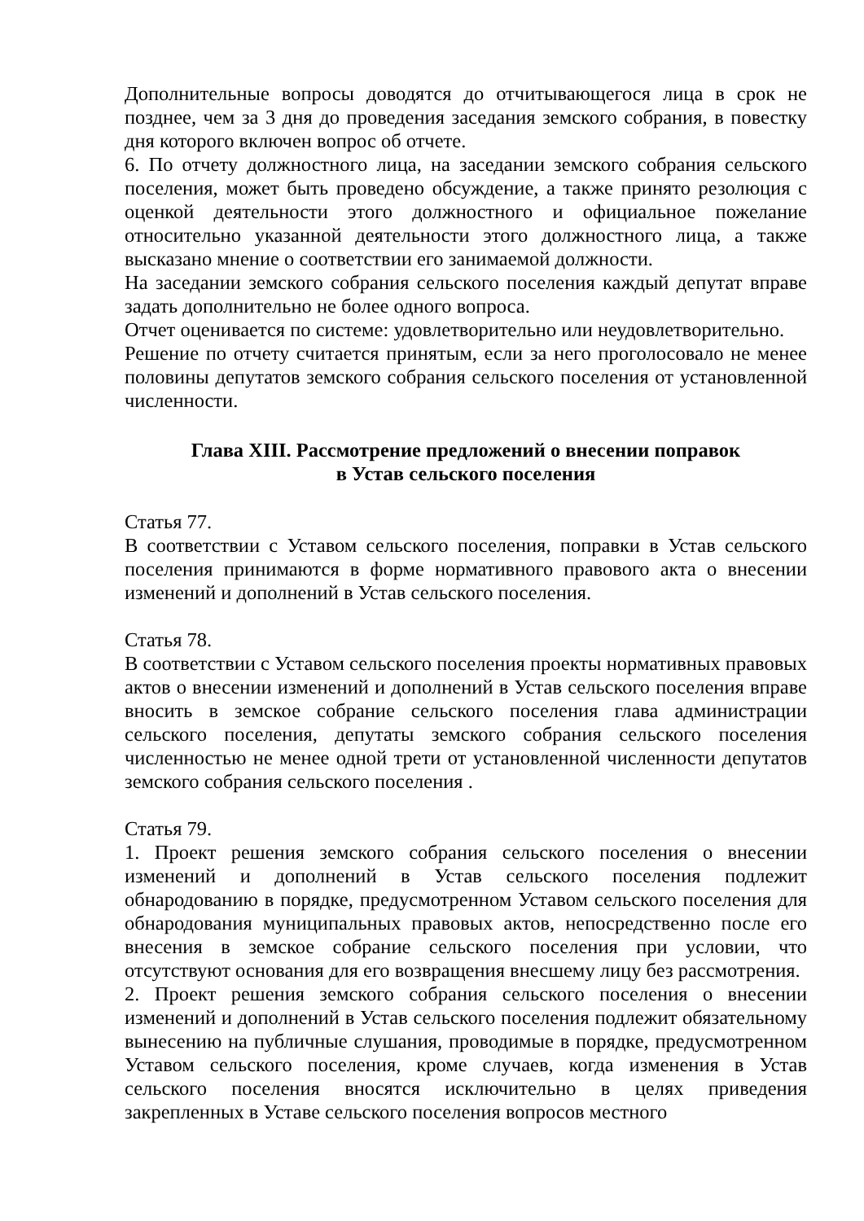Дополнительные вопросы доводятся до отчитывающегося лица в срок не позднее, чем за 3 дня до проведения заседания земского собрания, в повестку дня которого включен вопрос об отчете.
6. По отчету должностного лица, на заседании земского собрания сельского поселения, может быть проведено обсуждение, а также принято резолюция с оценкой деятельности этого должностного и официальное пожелание относительно указанной деятельности этого должностного лица, а также высказано мнение о соответствии его занимаемой должности.
На заседании земского собрания сельского поселения каждый депутат вправе задать дополнительно не более одного вопроса.
Отчет оценивается по системе: удовлетворительно или неудовлетворительно.
Решение по отчету считается принятым, если за него проголосовало не менее половины депутатов земского собрания сельского поселения от установленной численности.
Глава XIII. Рассмотрение предложений о внесении поправок
в Устав сельского поселения
Статья 77.
В соответствии с Уставом сельского поселения, поправки в Устав сельского поселения принимаются в форме нормативного правового акта о внесении изменений и дополнений в Устав сельского поселения.
Статья 78.
В соответствии с Уставом сельского поселения проекты нормативных правовых актов о внесении изменений и дополнений в Устав сельского поселения вправе вносить в земское собрание сельского поселения глава администрации сельского поселения, депутаты земского собрания сельского поселения численностью не менее одной трети от установленной численности депутатов земского собрания сельского поселения .
Статья 79.
1. Проект решения земского собрания сельского поселения о внесении изменений и дополнений в Устав сельского поселения подлежит обнародованию в порядке, предусмотренном Уставом сельского поселения для обнародования муниципальных правовых актов, непосредственно после его внесения в земское собрание сельского поселения при условии, что отсутствуют основания для его возвращения внесшему лицу без рассмотрения.
2. Проект решения земского собрания сельского поселения о внесении изменений и дополнений в Устав сельского поселения подлежит обязательному вынесению на публичные слушания, проводимые в порядке, предусмотренном Уставом сельского поселения, кроме случаев, когда изменения в Устав сельского поселения вносятся исключительно в целях приведения закрепленных в Уставе сельского поселения вопросов местного